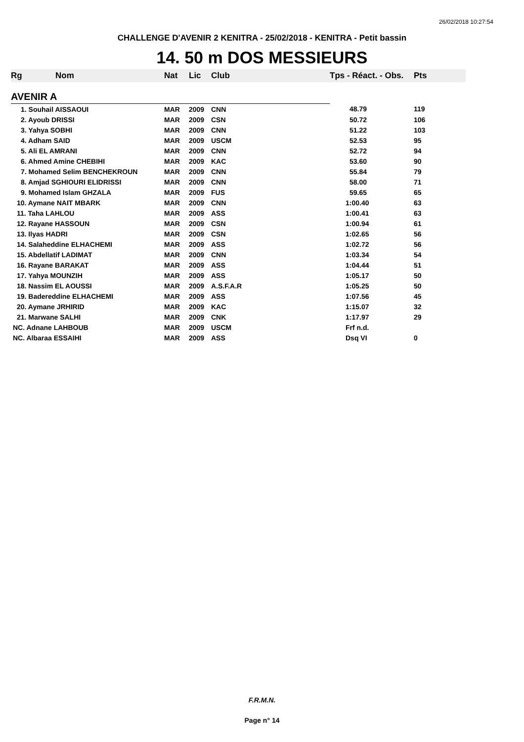26/02/2018 10:27:54
CHALLENGE D'AVENIR 2 KENITRA - 25/02/2018 - KENITRA - Petit bassin
14. 50 m DOS MESSIEURS
| Rg | Nom | Nat | Lic | Club | Tps - Réact. - Obs. | Pts |
| --- | --- | --- | --- | --- | --- | --- |
| AVENIR A | | | | | | |
| 1. Souhail AISSAOUI | | MAR | 2009 | CNN | 48.79 | 119 |
| 2. Ayoub DRISSI | | MAR | 2009 | CSN | 50.72 | 106 |
| 3. Yahya SOBHI | | MAR | 2009 | CNN | 51.22 | 103 |
| 4. Adham SAID | | MAR | 2009 | USCM | 52.53 | 95 |
| 5. Ali EL AMRANI | | MAR | 2009 | CNN | 52.72 | 94 |
| 6. Ahmed Amine CHEBIHI | | MAR | 2009 | KAC | 53.60 | 90 |
| 7. Mohamed Selim BENCHEKROUN | | MAR | 2009 | CNN | 55.84 | 79 |
| 8. Amjad SGHIOURI ELIDRISSI | | MAR | 2009 | CNN | 58.00 | 71 |
| 9. Mohamed Islam GHZALA | | MAR | 2009 | FUS | 59.65 | 65 |
| 10. Aymane NAIT MBARK | | MAR | 2009 | CNN | 1:00.40 | 63 |
| 11. Taha LAHLOU | | MAR | 2009 | ASS | 1:00.41 | 63 |
| 12. Rayane HASSOUN | | MAR | 2009 | CSN | 1:00.94 | 61 |
| 13. Ilyas HADRI | | MAR | 2009 | CSN | 1:02.65 | 56 |
| 14. Salaheddine ELHACHEMI | | MAR | 2009 | ASS | 1:02.72 | 56 |
| 15. Abdellatif LADIMAT | | MAR | 2009 | CNN | 1:03.34 | 54 |
| 16. Rayane BARAKAT | | MAR | 2009 | ASS | 1:04.44 | 51 |
| 17. Yahya MOUNZIH | | MAR | 2009 | ASS | 1:05.17 | 50 |
| 18. Nassim EL AOUSSI | | MAR | 2009 | A.S.F.A.R | 1:05.25 | 50 |
| 19. Badereddine ELHACHEMI | | MAR | 2009 | ASS | 1:07.56 | 45 |
| 20. Aymane JRHIRID | | MAR | 2009 | KAC | 1:15.07 | 32 |
| 21. Marwane SALHI | | MAR | 2009 | CNK | 1:17.97 | 29 |
| NC. Adnane LAHBOUB | | MAR | 2009 | USCM | Frf n.d. | |
| NC. Albaraa ESSAIHI | | MAR | 2009 | ASS | Dsq VI | 0 |
F.R.M.N.
Page n° 14